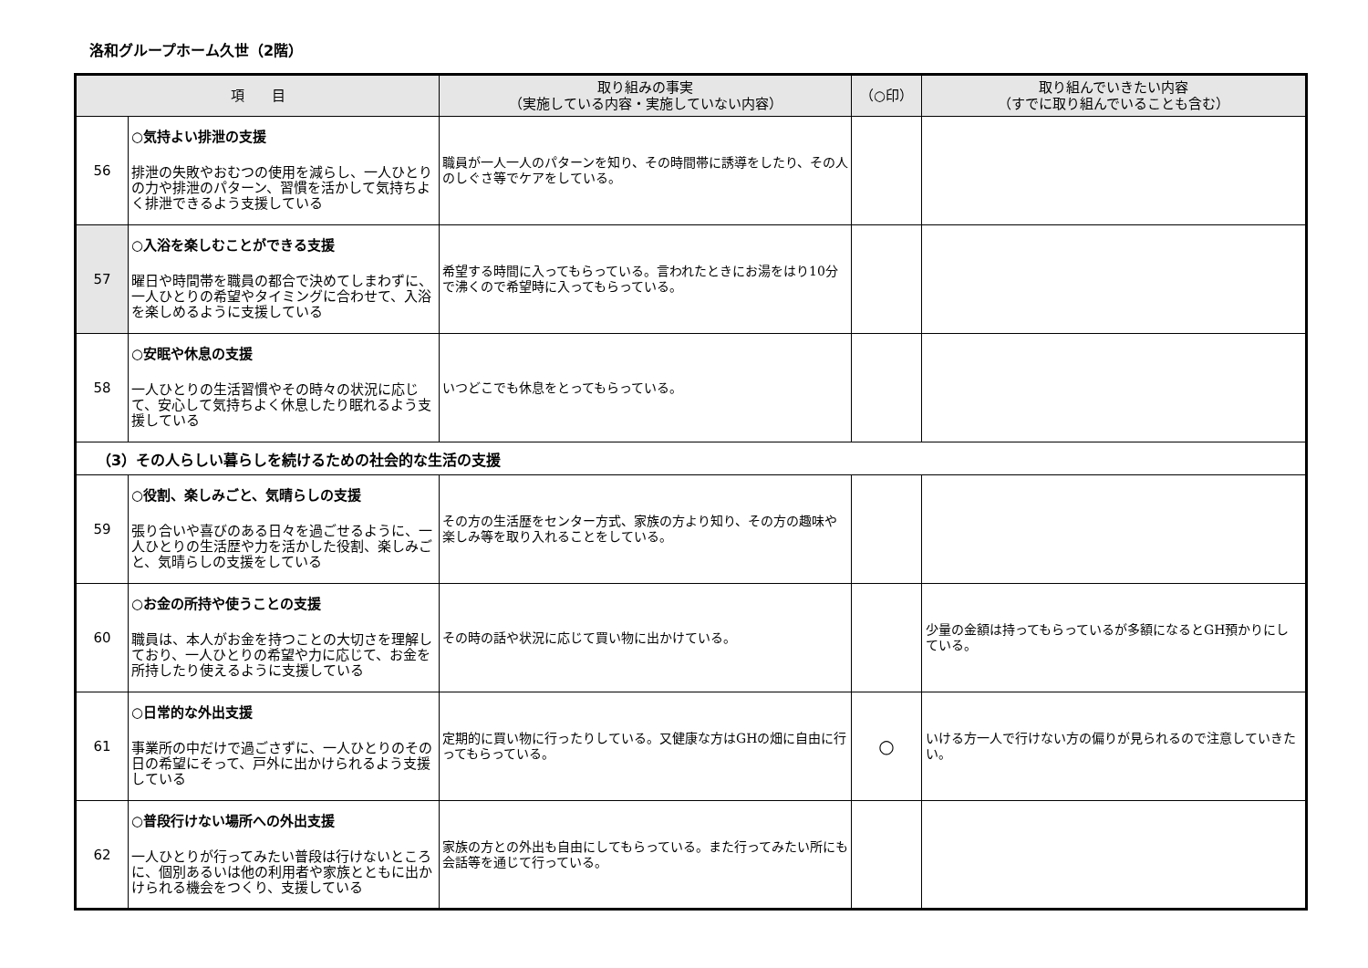洛和グループホーム久世（2階）
| 項 目 | | 取り組みの事実 （実施している内容・実施していない内容） | （○印） | 取り組んでいきたい内容 （すでに取り組んでいることも含む） |
| --- | --- | --- | --- | --- |
| 56 | ○気持よい排泄の支援 排泄の失敗やおむつの使用を減らし、一人ひとりの力や排泄のパターン、習慣を活かして気持ちよく排泄できるよう支援している | 職員が一人一人のパターンを知り、その時間帯に誘導をしたり、その人のしぐさ等でケアをしている。 | | |
| 57 | ○入浴を楽しむことができる支援 曜日や時間帯を職員の都合で決めてしまわずに、一人ひとりの希望やタイミングに合わせて、入浴を楽しめるように支援している | 希望する時間に入ってもらっている。言われたときにお湯をはり10分で沸くので希望時に入ってもらっている。 | | |
| 58 | ○安眠や休息の支援 一人ひとりの生活習慣やその時々の状況に応じて、安心して気持ちよく休息したり眠れるよう支援している | いつどこでも休息をとってもらっている。 | | |
| （3）その人らしい暮らしを続けるための社会的な生活の支援 | | | | |
| 59 | ○役割、楽しみごと、気晴らしの支援 張り合いや喜びのある日々を過ごせるように、一人ひとりの生活歴や力を活かした役割、楽しみごと、気晴らしの支援をしている | その方の生活歴をセンター方式、家族の方より知り、その方の趣味や楽しみ等を取り入れることをしている。 | | |
| 60 | ○お金の所持や使うことの支援 職員は、本人がお金を持つことの大切さを理解しており、一人ひとりの希望や力に応じて、お金を所持したり使えるように支援している | その時の話や状況に応じて買い物に出かけている。 | | 少量の金額は持ってもらっているが多額になるとGH預かりにしている。 |
| 61 | ○日常的な外出支援 事業所の中だけで過ごさずに、一人ひとりのその日の希望にそって、戸外に出かけられるよう支援している | 定期的に買い物に行ったりしている。又健康な方はGHの畑に自由に行ってもらっている。 | ○ | いける方一人で行けない方の偏りが見られるので注意していきたい。 |
| 62 | ○普段行けない場所への外出支援 一人ひとりが行ってみたい普段は行けないところに、個別あるいは他の利用者や家族とともに出かけられる機会をつくり、支援している | 家族の方との外出も自由にしてもらっている。また行ってみたい所にも会話等を通じて行っている。 | | |